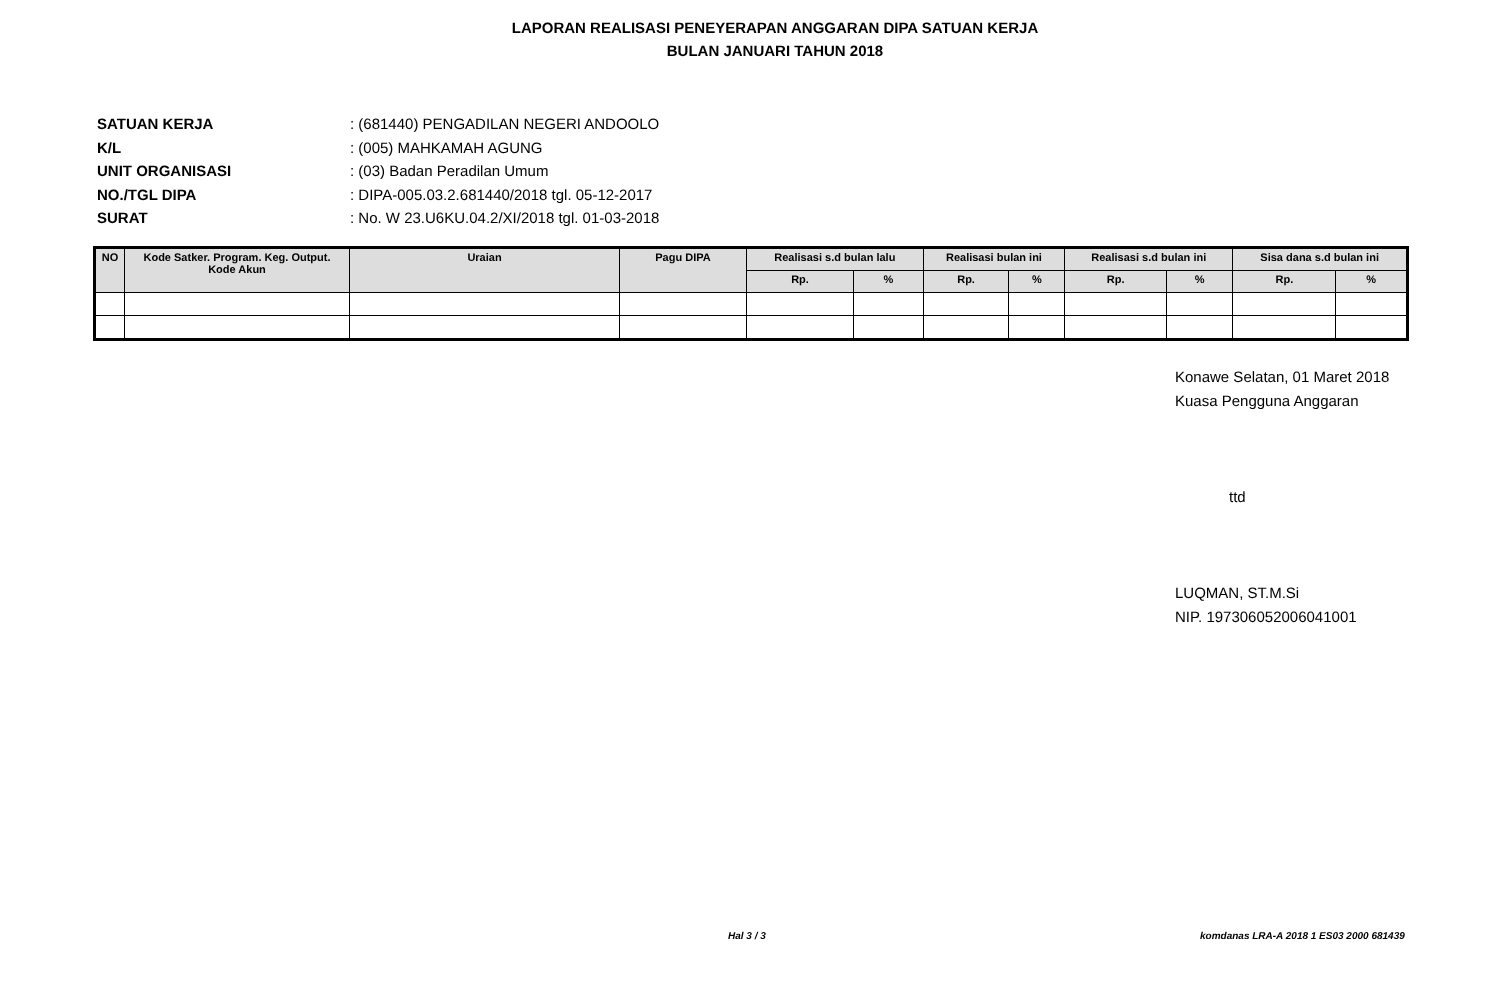LAPORAN REALISASI PENEYERAPAN ANGGARAN DIPA SATUAN KERJA
BULAN JANUARI TAHUN 2018
SATUAN KERJA: (681440) PENGADILAN NEGERI ANDOOLO
K/L: (005) MAHKAMAH AGUNG
UNIT ORGANISASI: (03) Badan Peradilan Umum
NO./TGL DIPA: DIPA-005.03.2.681440/2018 tgl. 05-12-2017
SURAT: No. W 23.U6KU.04.2/XI/2018 tgl. 01-03-2018
| NO | Kode Satker. Program. Keg. Output. Kode Akun | Uraian | Pagu DIPA | Realisasi s.d bulan lalu | | Realisasi bulan ini | | Realisasi s.d bulan ini | | Sisa dana s.d bulan ini | |
| --- | --- | --- | --- | --- | --- | --- | --- | --- | --- | --- | --- |
| | | | | Rp. | % | Rp. | % | Rp. | % | Rp. | % |
Konawe Selatan, 01 Maret 2018
Kuasa Pengguna Anggaran
ttd
LUQMAN, ST.M.Si
NIP. 197306052006041001
Hal 3 / 3 komdanas LRA-A 2018 1 ES03 2000 681439